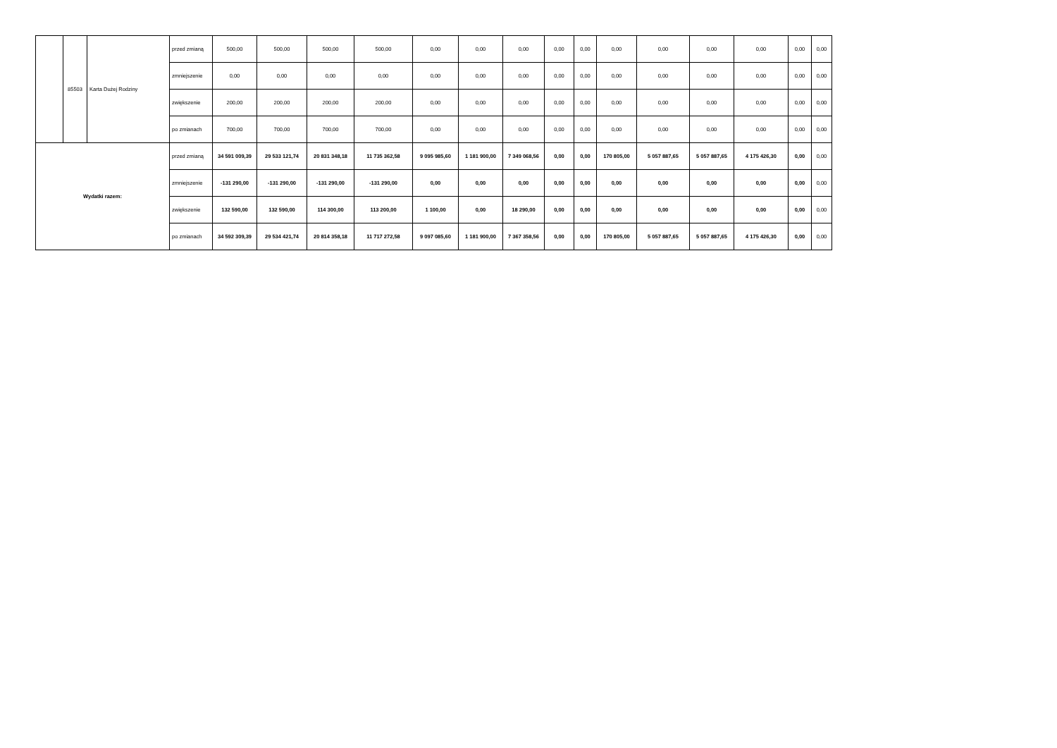| | 85503 | Karta Dużej Rodziny | przed zmianą | 500,00 | 500,00 | 500,00 | 500,00 | 0,00 | 0,00 | 0,00 | 0,00 | 0,00 | 0,00 | 0,00 | 0,00 | 0,00 | 0,00 | 0,00 |
| | | | zmniejszenie | 0,00 | 0,00 | 0,00 | 0,00 | 0,00 | 0,00 | 0,00 | 0,00 | 0,00 | 0,00 | 0,00 | 0,00 | 0,00 | 0,00 | 0,00 |
| | | | zwiększenie | 200,00 | 200,00 | 200,00 | 200,00 | 0,00 | 0,00 | 0,00 | 0,00 | 0,00 | 0,00 | 0,00 | 0,00 | 0,00 | 0,00 | 0,00 |
| | | | po zmianach | 700,00 | 700,00 | 700,00 | 700,00 | 0,00 | 0,00 | 0,00 | 0,00 | 0,00 | 0,00 | 0,00 | 0,00 | 0,00 | 0,00 | 0,00 |
| Wydatki razem: | | | przed zmianą | 34 591 009,39 | 29 533 121,74 | 20 831 348,18 | 11 735 362,58 | 9 095 985,60 | 1 181 900,00 | 7 349 068,56 | 0,00 | 0,00 | 170 805,00 | 5 057 887,65 | 5 057 887,65 | 4 175 426,30 | 0,00 | 0,00 |
| | | | zmniejszenie | -131 290,00 | -131 290,00 | -131 290,00 | -131 290,00 | 0,00 | 0,00 | 0,00 | 0,00 | 0,00 | 0,00 | 0,00 | 0,00 | 0,00 | 0,00 | 0,00 |
| | | | zwiększenie | 132 590,00 | 132 590,00 | 114 300,00 | 113 200,00 | 1 100,00 | 0,00 | 18 290,00 | 0,00 | 0,00 | 0,00 | 0,00 | 0,00 | 0,00 | 0,00 | 0,00 |
| | | | po zmianach | 34 592 309,39 | 29 534 421,74 | 20 814 358,18 | 11 717 272,58 | 9 097 085,60 | 1 181 900,00 | 7 367 358,56 | 0,00 | 0,00 | 170 805,00 | 5 057 887,65 | 5 057 887,65 | 4 175 426,30 | 0,00 | 0,00 |